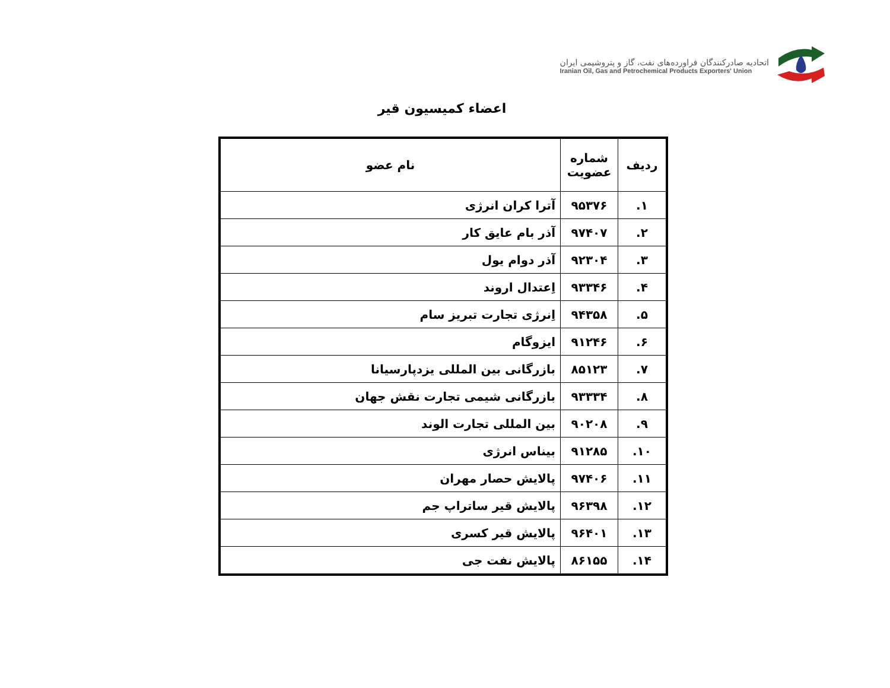اتحادیه صادرکنندگان فراورده‌های نفت، گاز و پتروشیمی ایران
Iranian Oil, Gas and Petrochemical Products Exporters' Union
اعضاء کمیسیون قیر
| ردیف | شماره عضویت | نام عضو |
| --- | --- | --- |
| ۱. | ۹۵۳۷۶ | آترا کران انرژی |
| ۲. | ۹۷۴۰۷ | آذر بام عایق کار |
| ۳. | ۹۲۳۰۴ | آذر دوام یول |
| ۴. | ۹۳۳۴۶ | اِعتدال اروند |
| ۵. | ۹۴۳۵۸ | اِنرژی تجارت تبریز سام |
| ۶. | ۹۱۲۴۶ | ایزوگام |
| ۷. | ۸۵۱۲۳ | بازرگانی بین المللی یزدپارسیانا |
| ۸. | ۹۳۳۳۴ | بازرگانی شیمی تجارت نقش جهان |
| ۹. | ۹۰۲۰۸ | بین المللی تجارت الوند |
| ۱۰. | ۹۱۲۸۵ | بیناس انرژی |
| ۱۱. | ۹۷۴۰۶ | پالایش حصار مهران |
| ۱۲. | ۹۶۳۹۸ | پالایش قیر ساتراپ جم |
| ۱۳. | ۹۶۴۰۱ | پالایش قیر کسری |
| ۱۴. | ۸۶۱۵۵ | پالایش نفت جی |